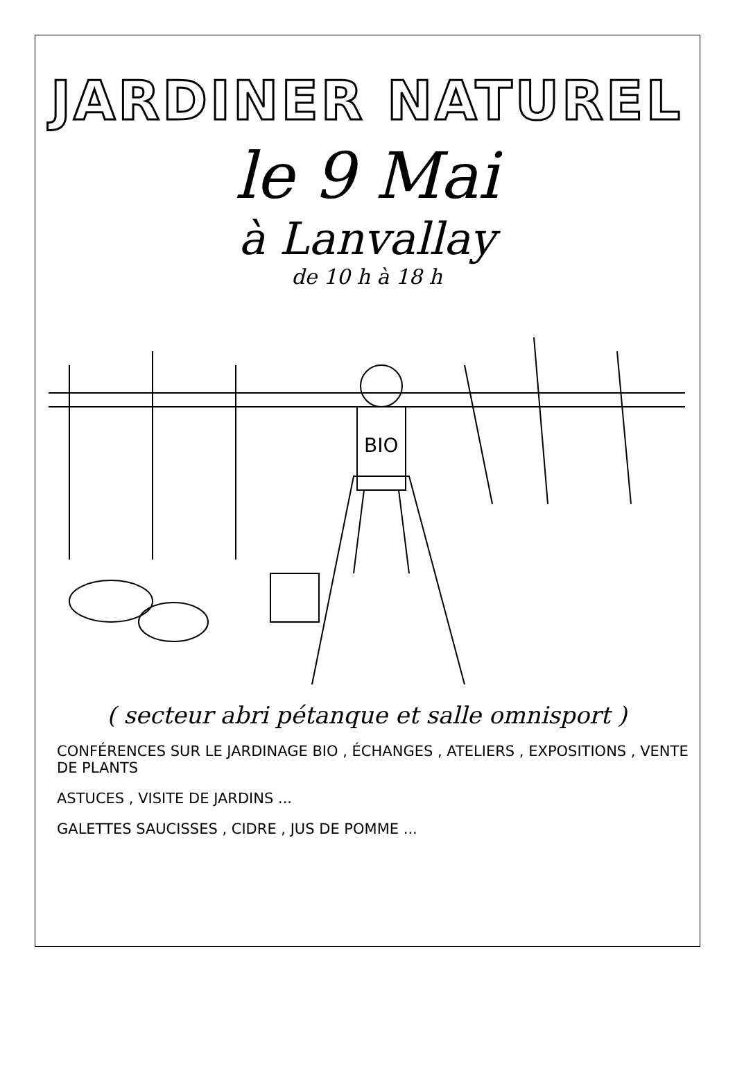JARDINER NATUREL
le 9 Mai
à Lanvallay
de 10 h à 18 h
BIO
( secteur abri pétanque et salle omnisport )
CONFÉRENCES SUR LE JARDINAGE BIO , ÉCHANGES , ATELIERS , EXPOSITIONS , VENTE DE PLANTS
ASTUCES , VISITE DE JARDINS ...
GALETTES SAUCISSES , CIDRE , JUS DE POMME ...